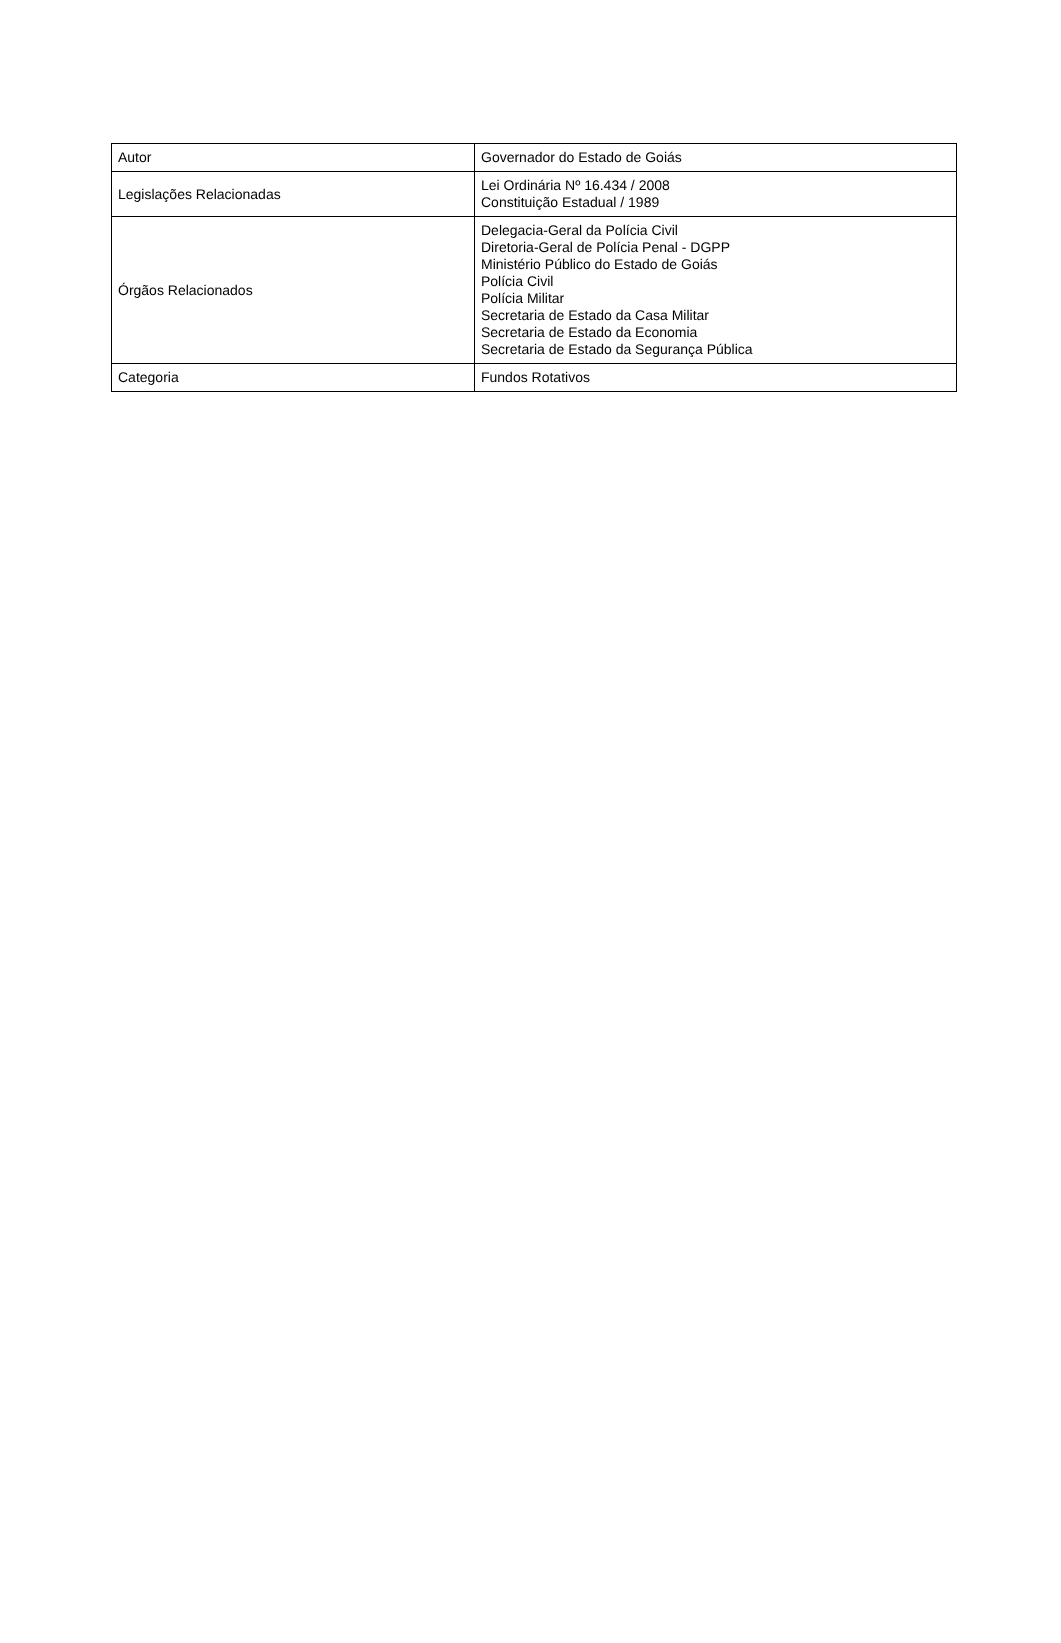| Autor | Governador do Estado de Goiás |
| Legislações Relacionadas | Lei Ordinária Nº 16.434 / 2008 Constituição Estadual / 1989 |
| Órgãos Relacionados | Delegacia-Geral da Polícia Civil Diretoria-Geral de Polícia Penal - DGPP Ministério Público do Estado de Goiás Polícia Civil Polícia Militar Secretaria de Estado da Casa Militar Secretaria de Estado da Economia Secretaria de Estado da Segurança Pública |
| Categoria | Fundos Rotativos |